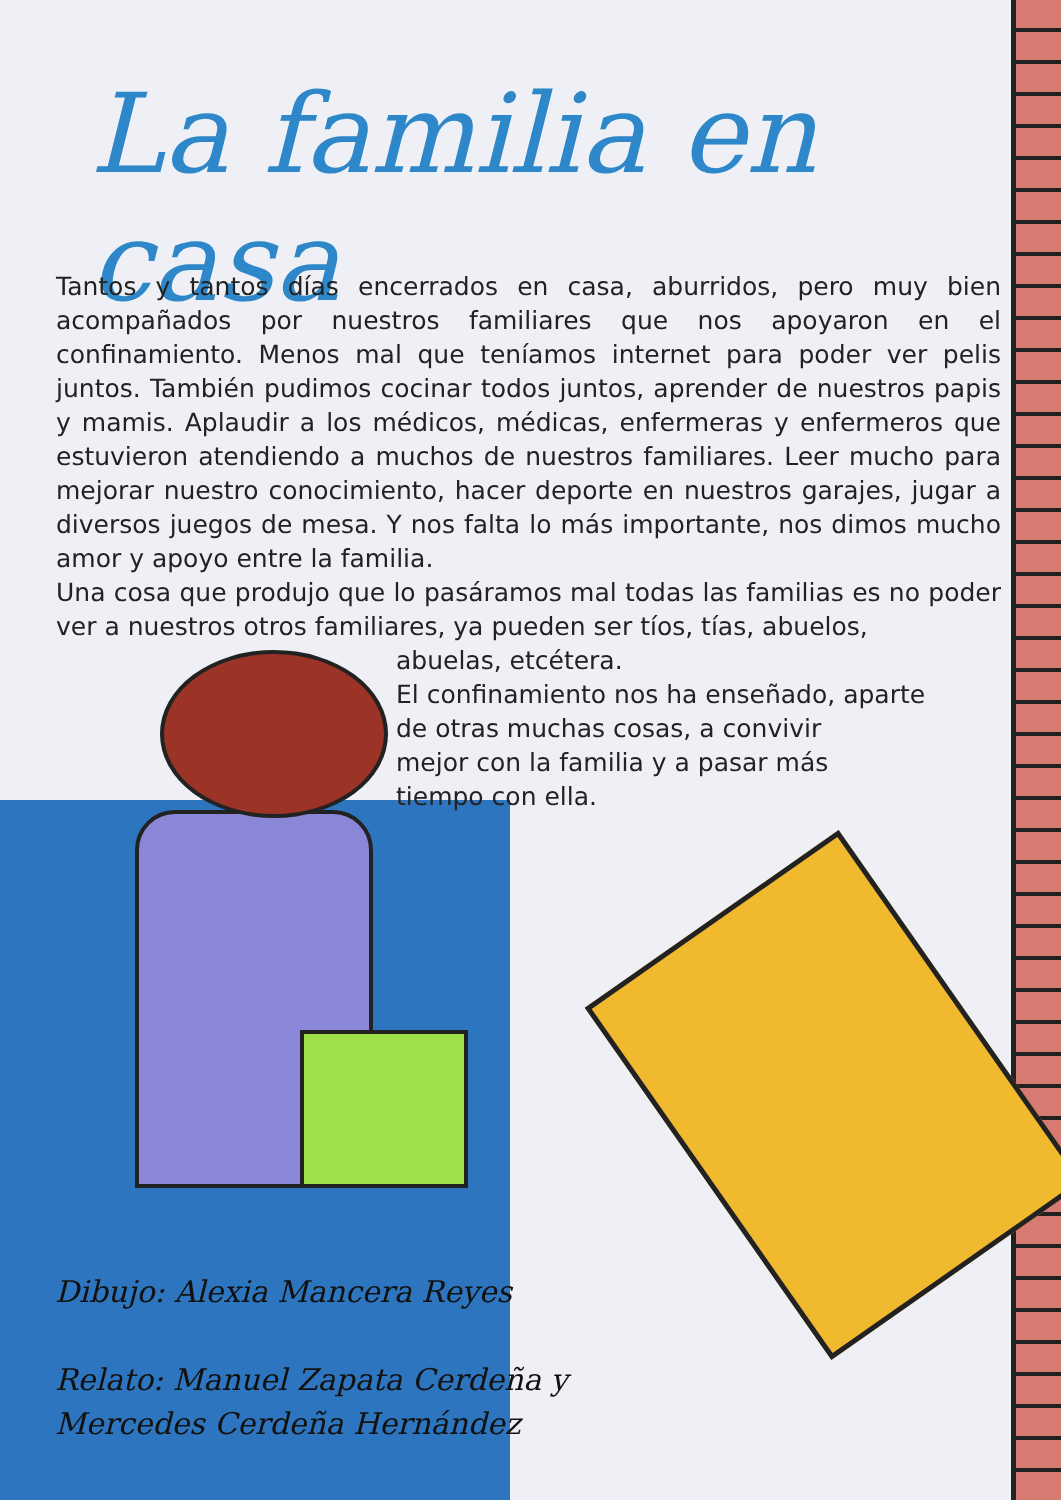La familia en casa
Tantos y tantos días encerrados en casa, aburridos, pero muy bien acompañados por nuestros familiares que nos apoyaron en el confinamiento. Menos mal que teníamos internet para poder ver pelis juntos. También pudimos cocinar todos juntos, aprender de nuestros papis y mamis. Aplaudir a los médicos, médicas, enfermeras y enfermeros que estuvieron atendiendo a muchos de nuestros familiares. Leer mucho para mejorar nuestro conocimiento, hacer deporte en nuestros garajes, jugar a diversos juegos de mesa. Y nos falta lo más importante, nos dimos mucho amor y apoyo entre la familia.
Una cosa que produjo que lo pasáramos mal todas las familias es no poder ver a nuestros otros familiares, ya pueden ser tíos, tías, abuelos,
abuelas, etcétera.
El confinamiento nos ha enseñado, aparte
de otras muchas cosas, a convivir
mejor con la familia y a pasar más
tiempo con ella.
Dibujo: Alexia Mancera Reyes
Relato: Manuel Zapata Cerdeña y
Mercedes Cerdeña Hernández